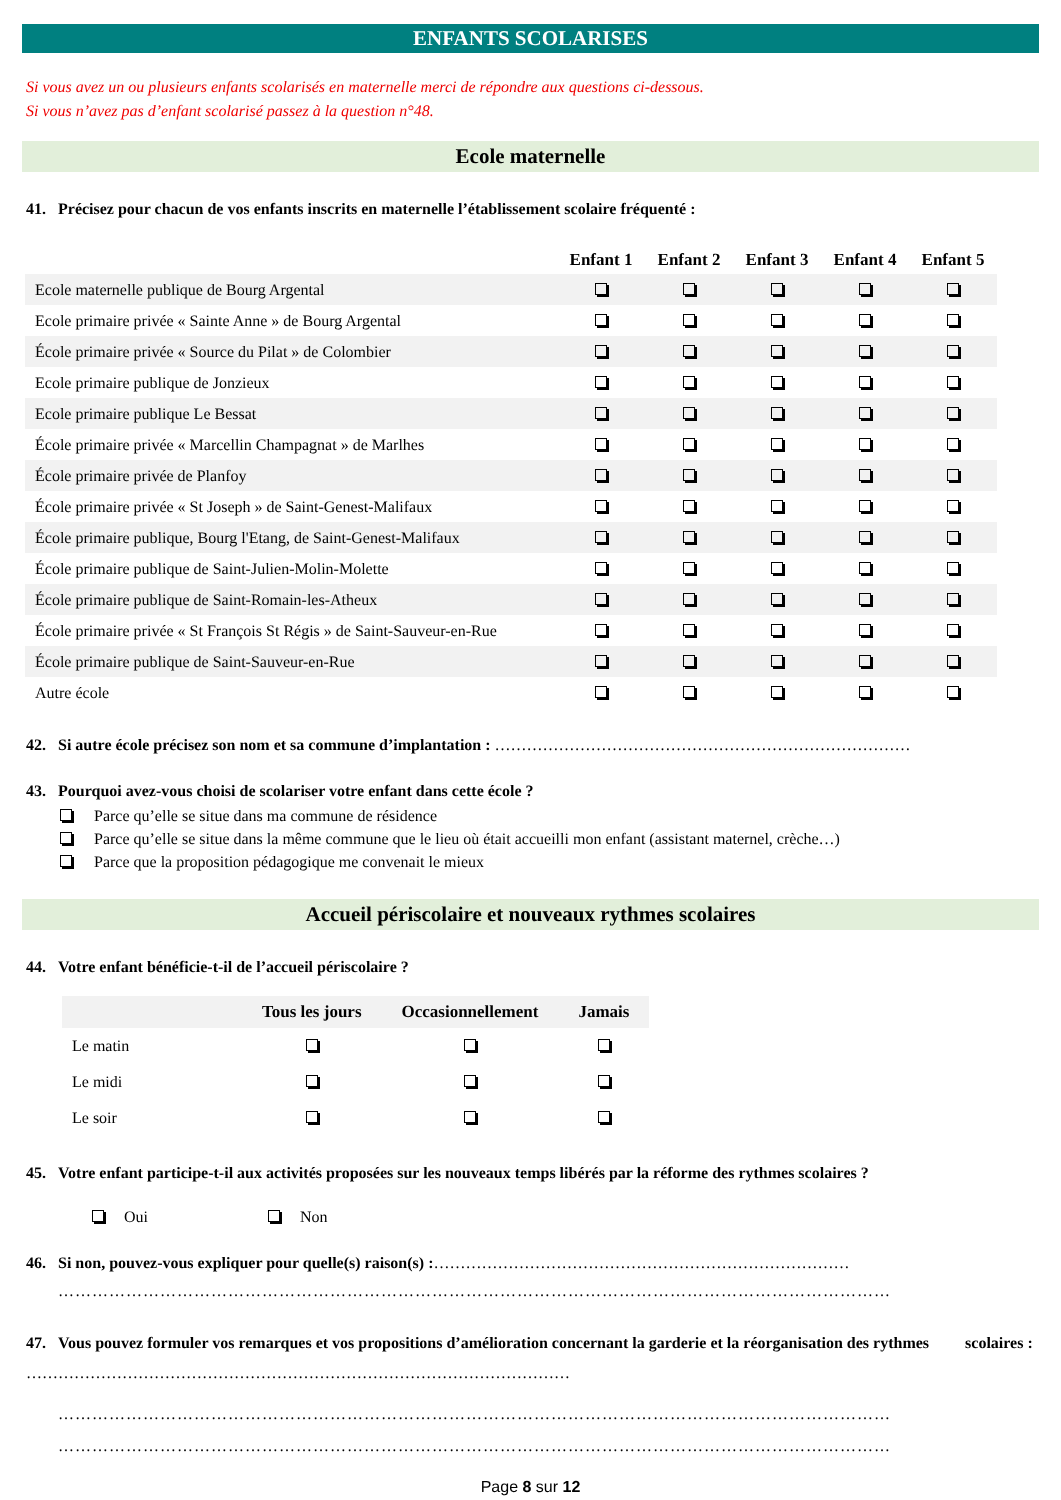ENFANTS SCOLARISES
Si vous avez un ou plusieurs enfants scolarisés en maternelle merci de répondre aux questions ci-dessous.
Si vous n’avez pas d’enfant scolarisé passez à la question n°48.
Ecole maternelle
41. Précisez pour chacun de vos enfants inscrits en maternelle l’établissement scolaire fréquenté :
| | Enfant 1 | Enfant 2 | Enfant 3 | Enfant 4 | Enfant 5 |
| --- | --- | --- | --- | --- | --- |
| Ecole maternelle publique de Bourg Argental | | | | | |
| Ecole primaire privée « Sainte Anne » de Bourg Argental | | | | | |
| École primaire privée « Source du Pilat » de Colombier | | | | | |
| Ecole primaire publique de Jonzieux | | | | | |
| Ecole primaire publique Le Bessat | | | | | |
| École primaire privée « Marcellin Champagnat » de Marlhes | | | | | |
| École primaire privée de Planfoy | | | | | |
| École primaire privée « St Joseph » de Saint-Genest-Malifaux | | | | | |
| École primaire publique, Bourg l'Etang, de Saint-Genest-Malifaux | | | | | |
| École primaire publique de Saint-Julien-Molin-Molette | | | | | |
| École primaire publique de Saint-Romain-les-Atheux | | | | | |
| École primaire privée « St François St Régis » de Saint-Sauveur-en-Rue | | | | | |
| École primaire publique de Saint-Sauveur-en-Rue | | | | | |
| Autre école | | | | | |
42. Si autre école précisez son nom et sa commune d’implantation : ……………………………………………………………………
43. Pourquoi avez-vous choisi de scolariser votre enfant dans cette école ?
Parce qu’elle se situe dans ma commune de résidence
Parce qu’elle se situe dans la même commune que le lieu où était accueilli mon enfant (assistant maternel, crèche…)
Parce que la proposition pédagogique me convenait le mieux
Accueil périscolaire et nouveaux rythmes scolaires
44. Votre enfant bénéficie-t-il de l’accueil périscolaire ?
| | Tous les jours | Occasionnellement | Jamais |
| --- | --- | --- | --- |
| Le matin | | | |
| Le midi | | | |
| Le soir | | | |
45. Votre enfant participe-t-il aux activités proposées sur les nouveaux temps libérés par la réforme des rythmes scolaires ?
Oui Non
46. Si non, pouvez-vous expliquer pour quelle(s) raison(s) :……………………………………………………………………
…………………………………………………………………………………………………………………………………
47. Vous pouvez formuler vos remarques et vos propositions d’amélioration concernant la garderie et la réorganisation des rythmes scolaires :…………………………………………………………………………………………
…………………………………………………………………………………………………………………………………
…………………………………………………………………………………………………………………………………
Page 8 sur 12